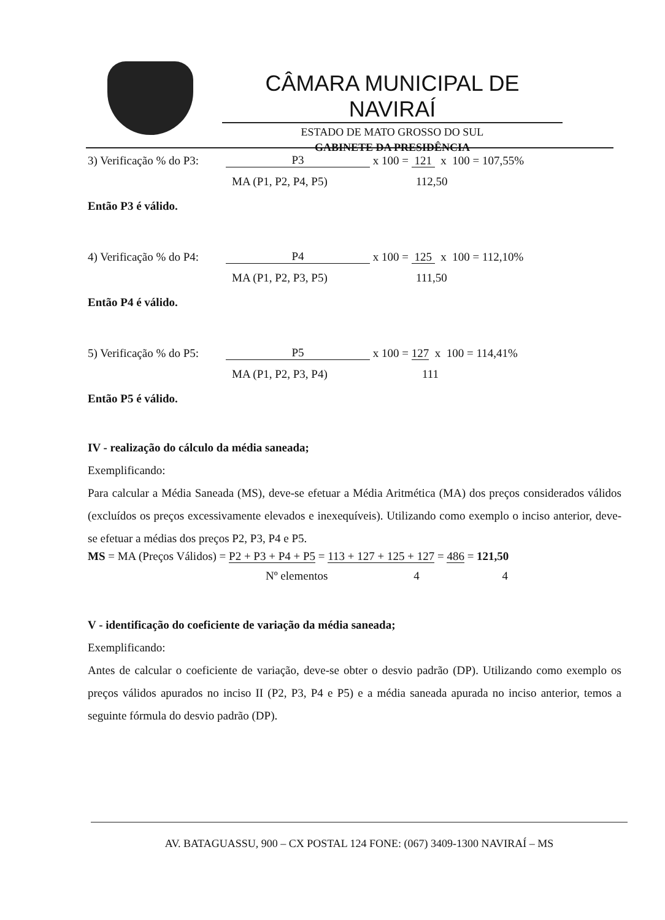CÂMARA MUNICIPAL DE NAVIRAÍ
ESTADO DE MATO GROSSO DO SUL
GABINETE DA PRESIDÊNCIA
3) Verificação % do P3: P3 x 100 = 121 x 100 = 107,55%
MA (P1, P2, P4, P5) 112,50
Então P3 é válido.
4) Verificação % do P4: P4 x 100 = 125 x 100 = 112,10%
MA (P1, P2, P3, P5) 111,50
Então P4 é válido.
5) Verificação % do P5: P5 x 100 = 127 x 100 = 114,41%
MA (P1, P2, P3, P4) 111
Então P5 é válido.
IV - realização do cálculo da média saneada;
Exemplificando:
Para calcular a Média Saneada (MS), deve-se efetuar a Média Aritmética (MA) dos preços considerados válidos (excluídos os preços excessivamente elevados e inexequíveis). Utilizando como exemplo o inciso anterior, deve-se efetuar a médias dos preços P2, P3, P4 e P5.
MS = MA (Preços Válidos) = P2 + P3 + P4 + P5 = 113 + 127 + 125 + 127 = 486 = 121,50
Nº elementos 4 4
V - identificação do coeficiente de variação da média saneada;
Exemplificando:
Antes de calcular o coeficiente de variação, deve-se obter o desvio padrão (DP). Utilizando como exemplo os preços válidos apurados no inciso II (P2, P3, P4 e P5) e a média saneada apurada no inciso anterior, temos a seguinte fórmula do desvio padrão (DP).
AV. BATAGUASSU, 900 – CX POSTAL 124 FONE: (067) 3409-1300 NAVIRAÍ – MS